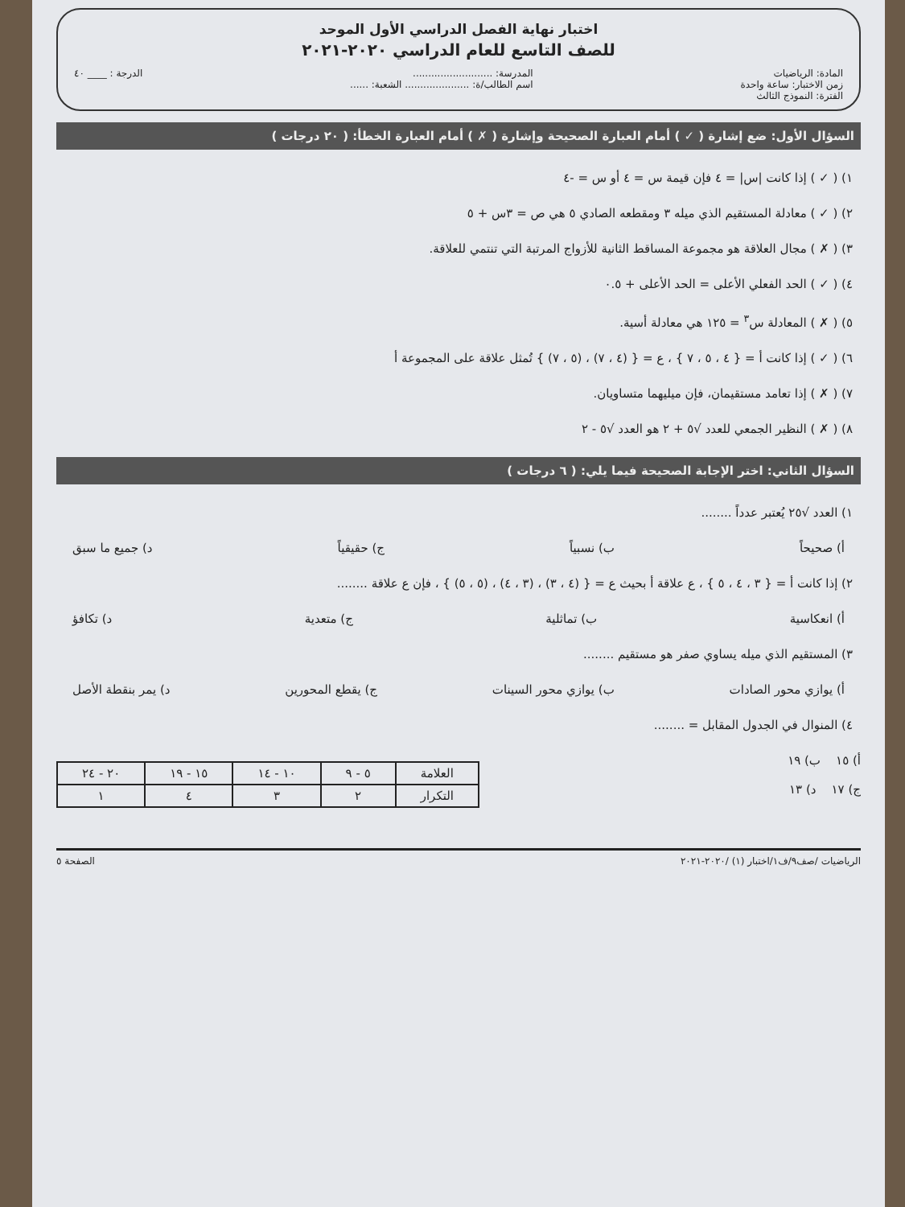اختبار نهاية الفصل الدراسي الأول الموحد
للصف التاسع للعام الدراسي ٢٠٢٠-٢٠٢١
المادة: الرياضيات
زمن الاختبار: ساعة واحدة
الفترة: النموذج الثالث
المدرسة: ..........................
اسم الطالب/ة: ..................... الشعبة: ......
الدرجة : ____ ٤٠
السؤال الأول: ضع إشارة ( ✓ ) أمام العبارة الصحيحة وإشارة ( ✗ ) أمام العبارة الخطأ: ( ٢٠ درجات )
١) ( ✓ ) إذا كانت |س| = ٤ فإن قيمة س = ٤ أو س = -٤
٢) ( ✓ ) معادلة المستقيم الذي ميله ٣ ومقطعه الصادي ٥ هي ص = ٣س + ٥
٣) ( ✗ ) مجال العلاقة هو مجموعة المساقط الثانية للأزواج المرتبة التي تنتمي للعلاقة.
٤) ( ✓ ) الحد الفعلي الأعلى = الحد الأعلى + ٠.٥
٥) ( ✗ ) المعادلة س<sup>٣</sup> = ١٢٥ هي معادلة أسية.
٦) ( ✓ ) إذا كانت أ = { ٤ ، ٥ ، ٧ } ، ع = { (٤ ، ٧) ، (٥ ، ٧) } تُمثل علاقة على المجموعة أ
٧) ( ✗ ) إذا تعامد مستقيمان، فإن ميليهما متساويان.
٨) ( ✗ ) النظير الجمعي للعدد √٥ + ٢ هو العدد √٥ - ٢
السؤال الثاني: اختر الإجابة الصحيحة فيما يلي: ( ٦ درجات )
١) العدد √٢٥ يُعتبر عدداً ........
أ) صحيحاً ب) نسبياً ج) حقيقياً د) جميع ما سبق
٢) إذا كانت أ = { ٣ ، ٤ ، ٥ } ، ع علاقة أ بحيث ع = { (٤ ، ٣) ، (٣ ، ٤) ، (٥ ، ٥) } ، فإن ع علاقة ........
أ) انعكاسية ب) تماثلية ج) متعدية د) تكافؤ
٣) المستقيم الذي ميله يساوي صفر هو مستقيم ........
أ) يوازي محور الصادات ب) يوازي محور السينات ج) يقطع المحورين د) يمر بنقطة الأصل
٤) المنوال في الجدول المقابل = ........
أ) ١٥ ب) ١٩
ج) ١٧ د) ١٣
| العلامة | ٥ - ٩ | ١٠ - ١٤ | ١٥ - ١٩ | ٢٠ - ٢٤ |
| التكرار | ٢ | ٣ | ٤ | ١ |
الرياضيات /صف٩/ف١/اختبار (١) /٢٠٢٠-٢٠٢١ الصفحة ٥